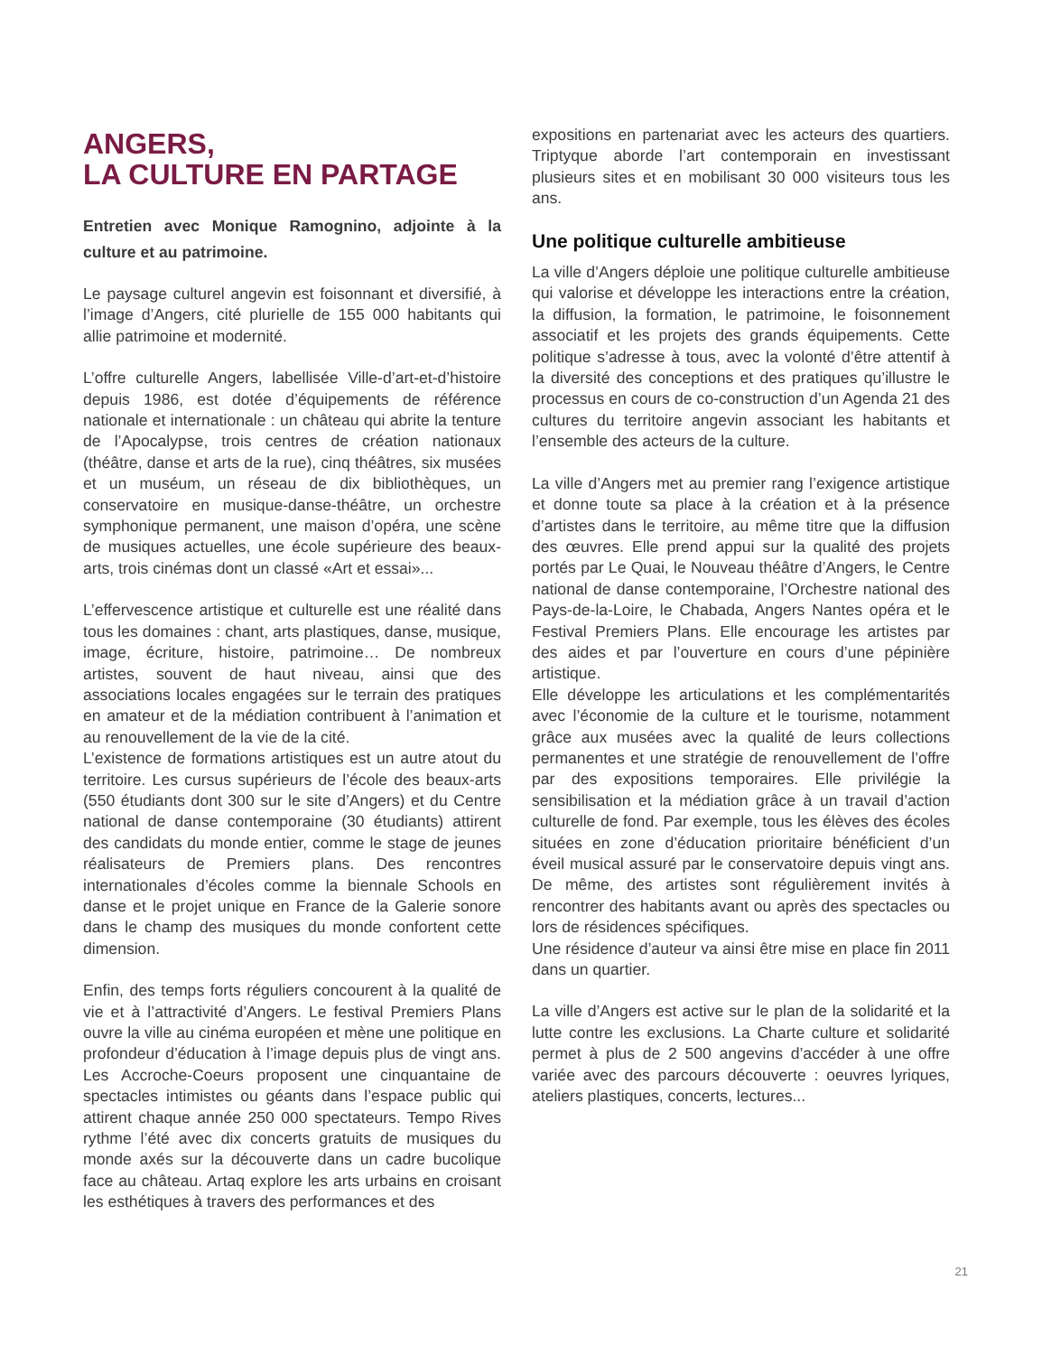ANGERS,
LA CULTURE EN PARTAGE
Entretien avec Monique Ramognino, adjointe à la culture et au patrimoine.
Le paysage culturel angevin est foisonnant et diversifié, à l’image d’Angers, cité plurielle de 155 000 habitants qui allie patrimoine et modernité.
L’offre culturelle Angers, labellisée Ville-d’art-et-d’histoire depuis 1986, est dotée d’équipements de référence nationale et internationale : un château qui abrite la tenture de l’Apocalypse, trois centres de création nationaux (théâtre, danse et arts de la rue), cinq théâtres, six musées et un muséum, un réseau de dix bibliothèques, un conservatoire en musique-danse-théâtre, un orchestre symphonique permanent, une maison d’opéra, une scène de musiques actuelles, une école supérieure des beaux-arts, trois cinémas dont un classé «Art et essai»...
L’effervescence artistique et culturelle est une réalité dans tous les domaines : chant, arts plastiques, danse, musique, image, écriture, histoire, patrimoine… De nombreux artistes, souvent de haut niveau, ainsi que des associations locales engagées sur le terrain des pratiques en amateur et de la médiation contribuent à l’animation et au renouvellement de la vie de la cité.
L’existence de formations artistiques est un autre atout du territoire. Les cursus supérieurs de l’école des beaux-arts (550 étudiants dont 300 sur le site d’Angers) et du Centre national de danse contemporaine (30 étudiants) attirent des candidats du monde entier, comme le stage de jeunes réalisateurs de Premiers plans. Des rencontres internationales d’écoles comme la biennale Schools en danse et le projet unique en France de la Galerie sonore dans le champ des musiques du monde confortent cette dimension.
Enfin, des temps forts réguliers concourent à la qualité de vie et à l’attractivité d’Angers. Le festival Premiers Plans ouvre la ville au cinéma européen et mène une politique en profondeur d’éducation à l’image depuis plus de vingt ans. Les Accroche-Coeurs proposent une cinquantaine de spectacles intimistes ou géants dans l’espace public qui attirent chaque année 250 000 spectateurs. Tempo Rives rythme l’été avec dix concerts gratuits de musiques du monde axés sur la découverte dans un cadre bucolique face au château. Artaq explore les arts urbains en croisant les esthétiques à travers des performances et des
expositions en partenariat avec les acteurs des quartiers. Triptyque aborde l’art contemporain en investissant plusieurs sites et en mobilisant 30 000 visiteurs tous les ans.
Une politique culturelle ambitieuse
La ville d’Angers déploie une politique culturelle ambitieuse qui valorise et développe les interactions entre la création, la diffusion, la formation, le patrimoine, le foisonnement associatif et les projets des grands équipements. Cette politique s’adresse à tous, avec la volonté d’être attentif à la diversité des conceptions et des pratiques qu’illustre le processus en cours de co-construction d’un Agenda 21 des cultures du territoire angevin associant les habitants et l’ensemble des acteurs de la culture.
La ville d’Angers met au premier rang l’exigence artistique et donne toute sa place à la création et à la présence d’artistes dans le territoire, au même titre que la diffusion des œuvres. Elle prend appui sur la qualité des projets portés par Le Quai, le Nouveau théâtre d’Angers, le Centre national de danse contemporaine, l’Orchestre national des Pays-de-la-Loire, le Chabada, Angers Nantes opéra et le Festival Premiers Plans. Elle encourage les artistes par des aides et par l’ouverture en cours d’une pépinière artistique.
Elle développe les articulations et les complémentarités avec l’économie de la culture et le tourisme, notamment grâce aux musées avec la qualité de leurs collections permanentes et une stratégie de renouvellement de l’offre par des expositions temporaires. Elle privilégie la sensibilisation et la médiation grâce à un travail d’action culturelle de fond. Par exemple, tous les élèves des écoles situées en zone d’éducation prioritaire bénéficient d’un éveil musical assuré par le conservatoire depuis vingt ans. De même, des artistes sont régulièrement invités à rencontrer des habitants avant ou après des spectacles ou lors de résidences spécifiques.
Une résidence d’auteur va ainsi être mise en place fin 2011 dans un quartier.
La ville d’Angers est active sur le plan de la solidarité et la lutte contre les exclusions. La Charte culture et solidarité permet à plus de 2 500 angevins d’accéder à une offre variée avec des parcours découverte : oeuvres lyriques, ateliers plastiques, concerts, lectures...
21